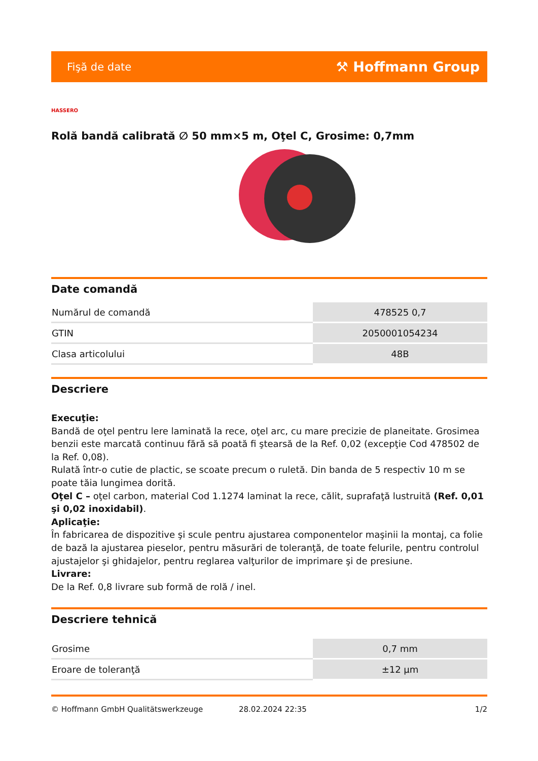Fişă de date ⚒ Hoffmann Group
HASSERO
Rolă bandă calibrată ∅ 50 mm×5 m, Oţel C, Grosime: 0,7mm
Date comandă
| Numărul de comandă | 478525 0,7 |
| GTIN | 2050001054234 |
| Clasa articolului | 48B |
Descriere
Execuţie:
Bandă de oţel pentru lere laminată la rece, oţel arc, cu mare precizie de planeitate. Grosimea benzii este marcată continuu fără să poată fi ştearsă de la Ref. 0,02 (excepţie Cod 478502 de la Ref. 0,08).
Rulată într-o cutie de plactic, se scoate precum o ruletă. Din banda de 5 respectiv 10 m se poate tăia lungimea dorită.
Oţel C – oţel carbon, material Cod 1.1274 laminat la rece, călit, suprafaţă lustruită (Ref. 0,01 şi 0,02 inoxidabil).
Aplicaţie:
În fabricarea de dispozitive şi scule pentru ajustarea componentelor maşinii la montaj, ca folie de bază la ajustarea pieselor, pentru măsurări de toleranţă, de toate felurile, pentru controlul ajustajelor şi ghidajelor, pentru reglarea valţurilor de imprimare şi de presiune.
Livrare:
De la Ref. 0,8 livrare sub formă de rolă / inel.
Descriere tehnică
| Grosime | 0,7 mm |
| Eroare de toleranţă | ±12 µm |
© Hoffmann GmbH Qualitätswerkzeuge 28.02.2024 22:35 1/2